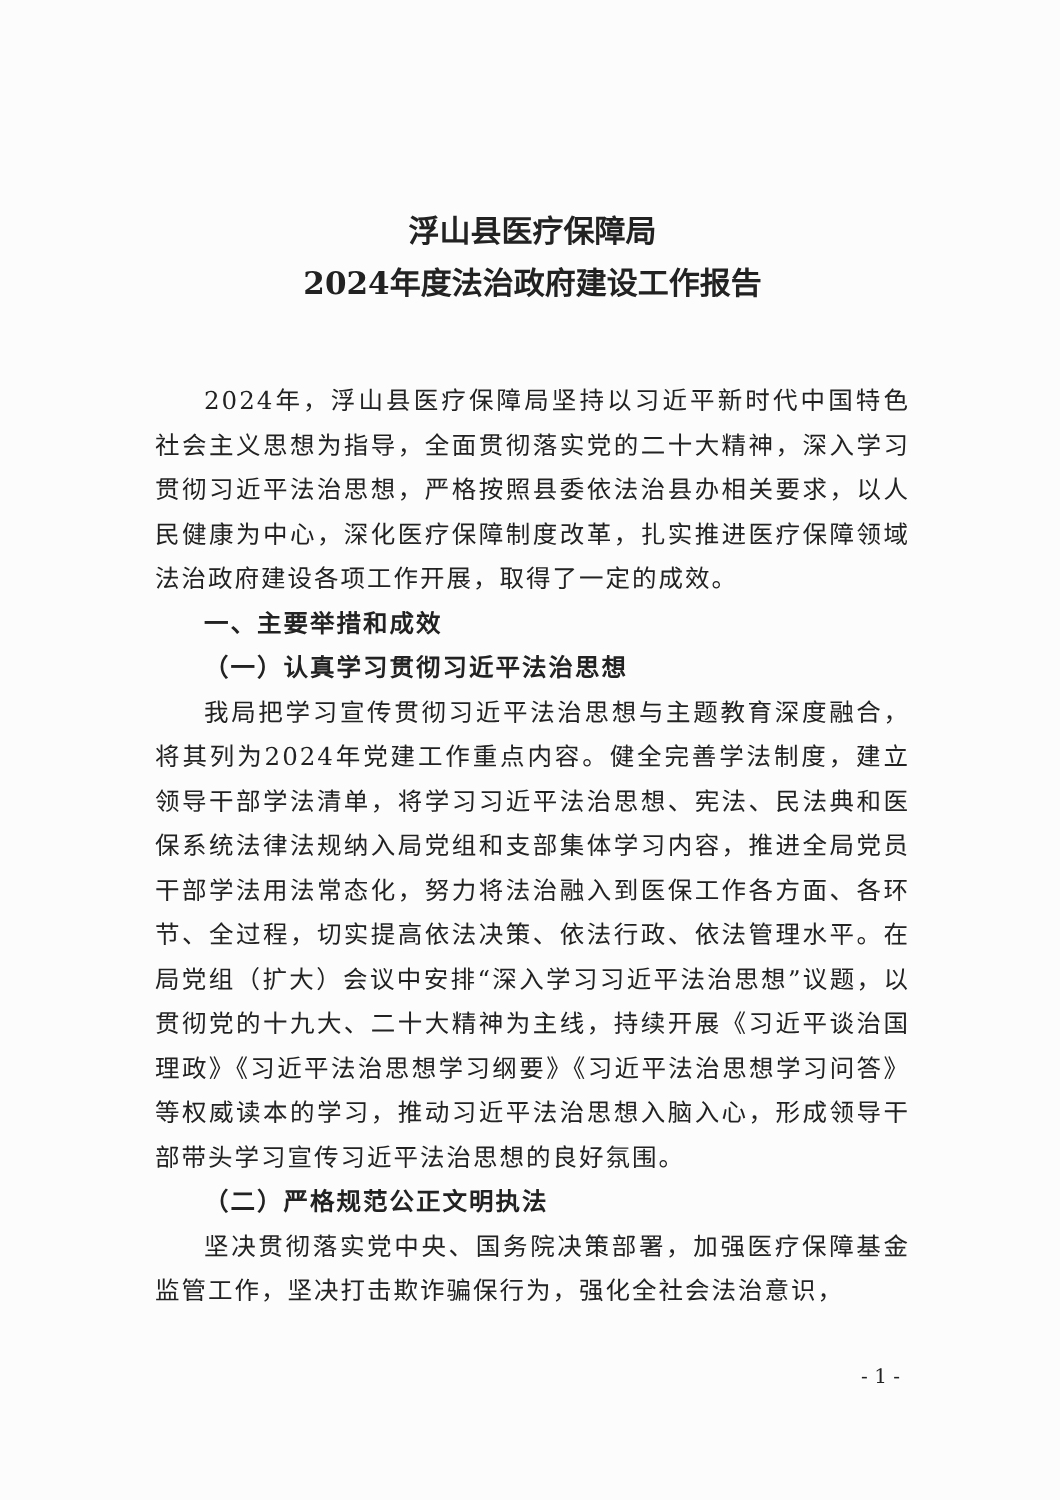浮山县医疗保障局
2024年度法治政府建设工作报告
2024年，浮山县医疗保障局坚持以习近平新时代中国特色社会主义思想为指导，全面贯彻落实党的二十大精神，深入学习贯彻习近平法治思想，严格按照县委依法治县办相关要求，以人民健康为中心，深化医疗保障制度改革，扎实推进医疗保障领域法治政府建设各项工作开展，取得了一定的成效。
一、主要举措和成效
（一）认真学习贯彻习近平法治思想
我局把学习宣传贯彻习近平法治思想与主题教育深度融合，将其列为2024年党建工作重点内容。健全完善学法制度，建立领导干部学法清单，将学习习近平法治思想、宪法、民法典和医保系统法律法规纳入局党组和支部集体学习内容，推进全局党员干部学法用法常态化，努力将法治融入到医保工作各方面、各环节、全过程，切实提高依法决策、依法行政、依法管理水平。在局党组（扩大）会议中安排“深入学习习近平法治思想”议题，以贯彻党的十九大、二十大精神为主线，持续开展《习近平谈治国理政》《习近平法治思想学习纲要》《习近平法治思想学习问答》等权威读本的学习，推动习近平法治思想入脑入心，形成领导干部带头学习宣传习近平法治思想的良好氛围。
（二）严格规范公正文明执法
坚决贯彻落实党中央、国务院决策部署，加强医疗保障基金监管工作，坚决打击欺诈骗保行为，强化全社会法治意识，
- 1 -